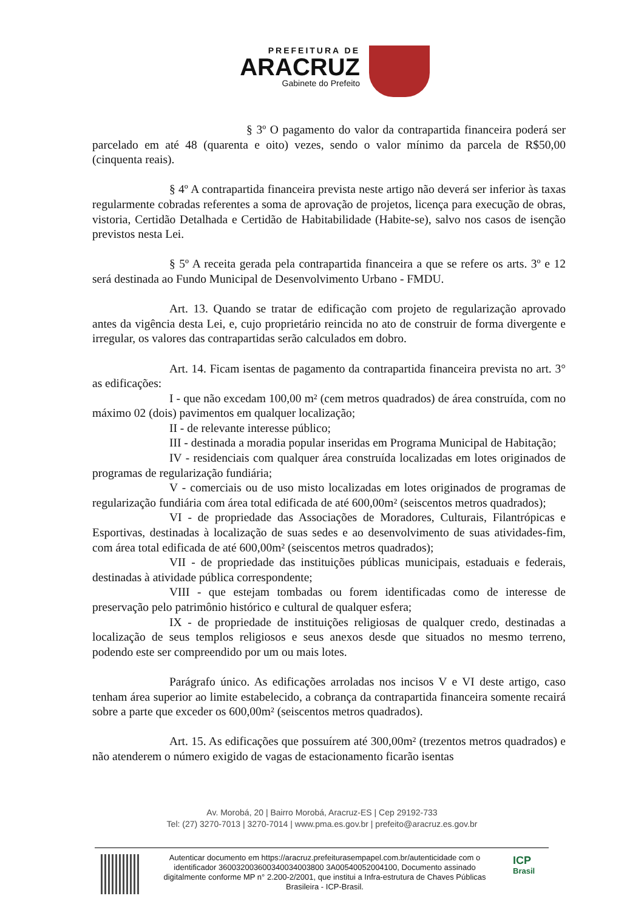PREFEITURA DE
ARACRUZ
Gabinete do Prefeito
§ 3º O pagamento do valor da contrapartida financeira poderá ser parcelado em até 48 (quarenta e oito) vezes, sendo o valor mínimo da parcela de R$50,00 (cinquenta reais).
§ 4º A contrapartida financeira prevista neste artigo não deverá ser inferior às taxas regularmente cobradas referentes a soma de aprovação de projetos, licença para execução de obras, vistoria, Certidão Detalhada e Certidão de Habitabilidade (Habite-se), salvo nos casos de isenção previstos nesta Lei.
§ 5º A receita gerada pela contrapartida financeira a que se refere os arts. 3º e 12 será destinada ao Fundo Municipal de Desenvolvimento Urbano - FMDU.
Art. 13. Quando se tratar de edificação com projeto de regularização aprovado antes da vigência desta Lei, e, cujo proprietário reincida no ato de construir de forma divergente e irregular, os valores das contrapartidas serão calculados em dobro.
Art. 14. Ficam isentas de pagamento da contrapartida financeira prevista no art. 3° as edificações:
I - que não excedam 100,00 m² (cem metros quadrados) de área construída, com no máximo 02 (dois) pavimentos em qualquer localização;
II - de relevante interesse público;
III - destinada a moradia popular inseridas em Programa Municipal de Habitação;
IV - residenciais com qualquer área construída localizadas em lotes originados de programas de regularização fundiária;
V - comerciais ou de uso misto localizadas em lotes originados de programas de regularização fundiária com área total edificada de até 600,00m² (seiscentos metros quadrados);
VI - de propriedade das Associações de Moradores, Culturais, Filantrópicas e Esportivas, destinadas à localização de suas sedes e ao desenvolvimento de suas atividades-fim, com área total edificada de até 600,00m² (seiscentos metros quadrados);
VII - de propriedade das instituições públicas municipais, estaduais e federais, destinadas à atividade pública correspondente;
VIII - que estejam tombadas ou forem identificadas como de interesse de preservação pelo patrimônio histórico e cultural de qualquer esfera;
IX - de propriedade de instituições religiosas de qualquer credo, destinadas a localização de seus templos religiosos e seus anexos desde que situados no mesmo terreno, podendo este ser compreendido por um ou mais lotes.
Parágrafo único. As edificações arroladas nos incisos V e VI deste artigo, caso tenham área superior ao limite estabelecido, a cobrança da contrapartida financeira somente recairá sobre a parte que exceder os 600,00m² (seiscentos metros quadrados).
Art. 15. As edificações que possuírem até 300,00m² (trezentos metros quadrados) e não atenderem o número exigido de vagas de estacionamento ficarão isentas
Av. Morobá, 20 | Bairro Morobá, Aracruz-ES | Cep 29192-733
Tel: (27) 3270-7013 | 3270-7014 | www.pma.es.gov.br | prefeito@aracruz.es.gov.br
Autenticar documento em https://aracruz.prefeiturasempapel.com.br/autenticidade com o identificador 360032003600340034003800 3A00540052004100, Documento assinado digitalmente conforme MP n° 2.200-2/2001, que institui a Infra-estrutura de Chaves Públicas Brasileira - ICP-Brasil.
ICP
Brasil